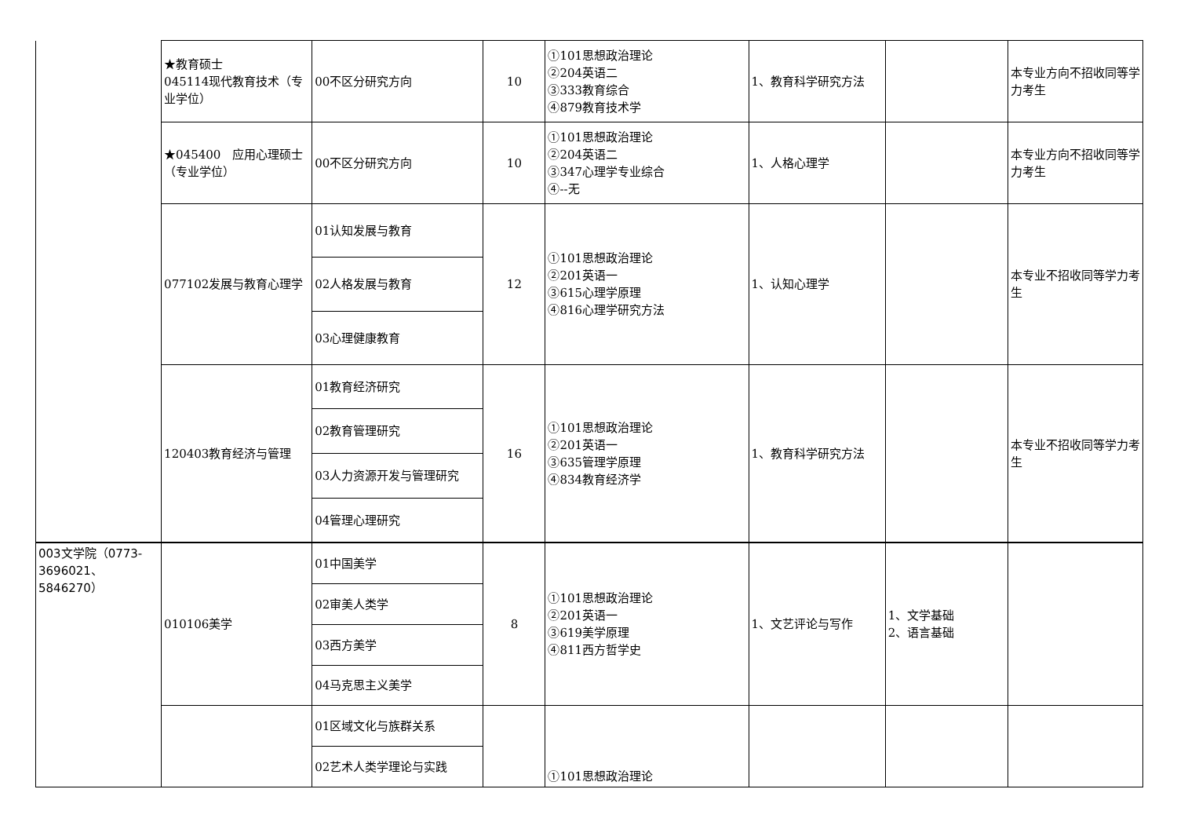| | ★教育硕士 045114现代教育技术（专业学位） | 00不区分研究方向 | 10 | ①101思想政治理论 ②204英语二 ③333教育综合 ④879教育技术学 | 1、教育科学研究方法 | | 本专业方向不招收同等学力考生 |
| | ★045400 应用心理硕士（专业学位） | 00不区分研究方向 | 10 | ①101思想政治理论 ②204英语二 ③347心理学专业综合 ④--无 | 1、人格心理学 | | 本专业方向不招收同等学力考生 |
| | 077102发展与教育心理学 | 01认知发展与教育 | 12 | ①101思想政治理论 ②201英语一 ③615心理学原理 ④816心理学研究方法 | 1、认知心理学 | | 本专业不招收同等学力考生 |
| | | 02人格发展与教育 | | | | | |
| | | 03心理健康教育 | | | | | |
| | 120403教育经济与管理 | 01教育经济研究 | 16 | ①101思想政治理论 ②201英语一 ③635管理学原理 ④834教育经济学 | 1、教育科学研究方法 | | 本专业不招收同等学力考生 |
| | | 02教育管理研究 | | | | | |
| | | 03人力资源开发与管理研究 | | | | | |
| | | 04管理心理研究 | | | | | |
| 003文学院（0773-3696021、5846270） | 010106美学 | 01中国美学 | 8 | ①101思想政治理论 ②201英语一 ③619美学原理 ④811西方哲学史 | 1、文艺评论与写作 | 1、文学基础 2、语言基础 | |
| | | 02审美人类学 | | | | | |
| | | 03西方美学 | | | | | |
| | | 04马克思主义美学 | | | | | |
| | | 01区域文化与族群关系 | | ①101思想政治理论 | | | |
| | | 02艺术人类学理论与实践 | | | | | |